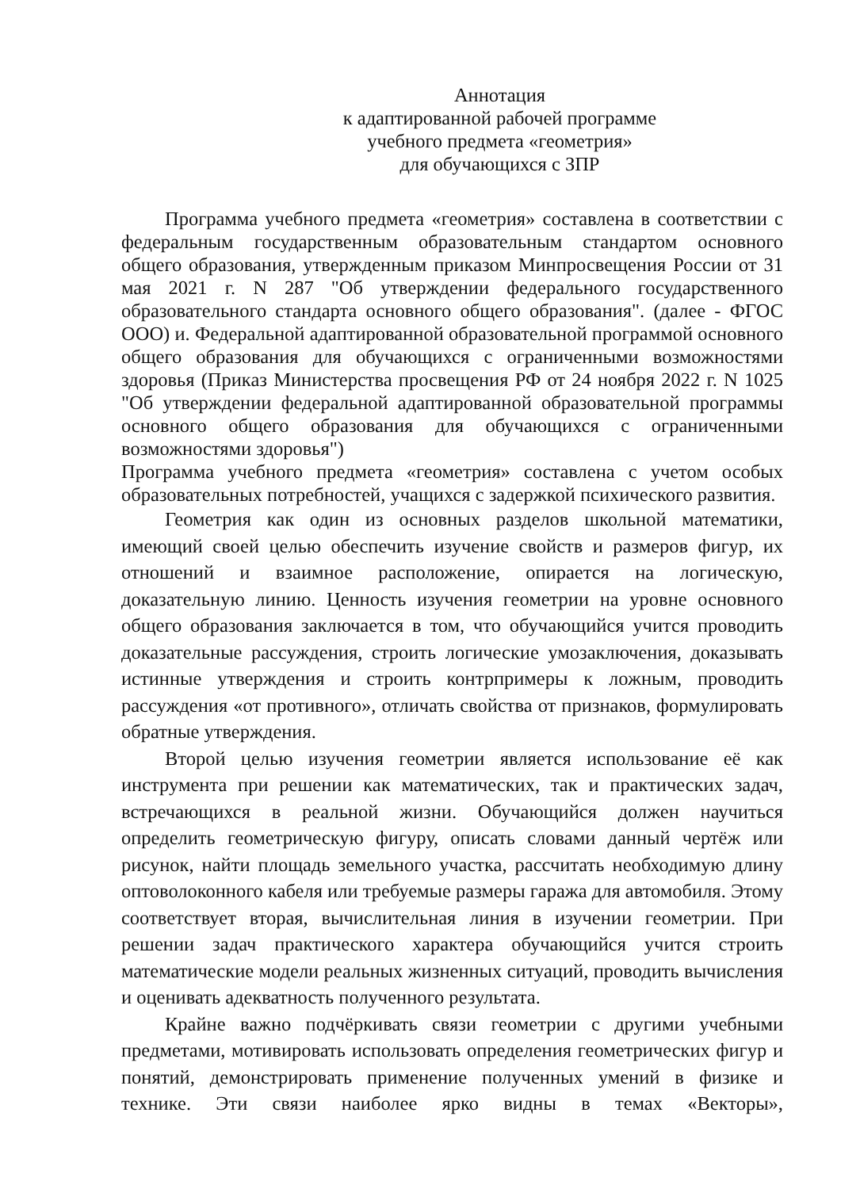Аннотация
к адаптированной рабочей программе
учебного предмета «геометрия»
для обучающихся с ЗПР
Программа учебного предмета «геометрия» составлена в соответствии с федеральным государственным образовательным стандартом основного общего образования, утвержденным приказом Минпросвещения России от 31 мая 2021 г. N 287 "Об утверждении федерального государственного образовательного стандарта основного общего образования". (далее - ФГОС ООО) и. Федеральной адаптированной образовательной программой основного общего образования для обучающихся с ограниченными возможностями здоровья (Приказ Министерства просвещения РФ от 24 ноября 2022 г. N 1025 "Об утверждении федеральной адаптированной образовательной программы основного общего образования для обучающихся с ограниченными возможностями здоровья")
Программа учебного предмета «геометрия» составлена с учетом особых образовательных потребностей, учащихся с задержкой психического развития.
Геометрия как один из основных разделов школьной математики, имеющий своей целью обеспечить изучение свойств и размеров фигур, их отношений и взаимное расположение, опирается на логическую, доказательную линию. Ценность изучения геометрии на уровне основного общего образования заключается в том, что обучающийся учится проводить доказательные рассуждения, строить логические умозаключения, доказывать истинные утверждения и строить контрпримеры к ложным, проводить рассуждения «от противного», отличать свойства от признаков, формулировать обратные утверждения.
Второй целью изучения геометрии является использование её как инструмента при решении как математических, так и практических задач, встречающихся в реальной жизни. Обучающийся должен научиться определить геометрическую фигуру, описать словами данный чертёж или рисунок, найти площадь земельного участка, рассчитать необходимую длину оптоволоконного кабеля или требуемые размеры гаража для автомобиля. Этому соответствует вторая, вычислительная линия в изучении геометрии. При решении задач практического характера обучающийся учится строить математические модели реальных жизненных ситуаций, проводить вычисления и оценивать адекватность полученного результата.
Крайне важно подчёркивать связи геометрии с другими учебными предметами, мотивировать использовать определения геометрических фигур и понятий, демонстрировать применение полученных умений в физике и технике. Эти связи наиболее ярко видны в темах «Векторы»,